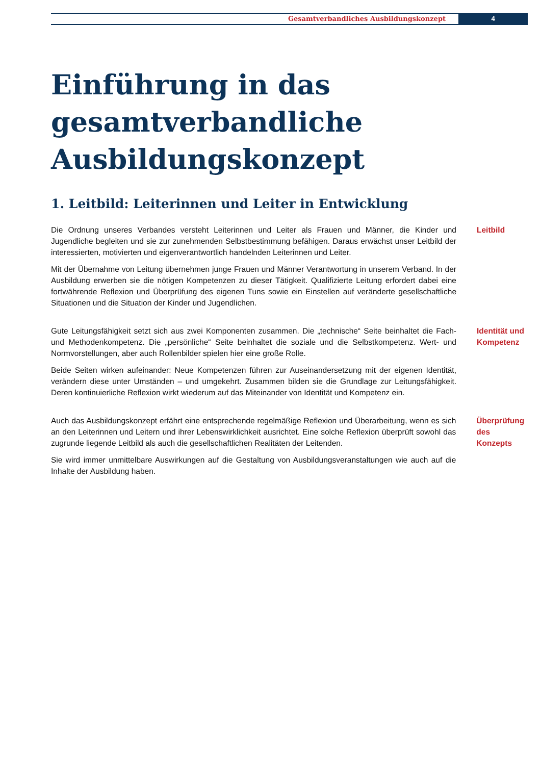Gesamtverbandliches Ausbildungskonzept
4
Einführung in das
gesamtverbandliche
Ausbildungskonzept
1. Leitbild: Leiterinnen und Leiter in Entwicklung
Die Ordnung unseres Verbandes versteht Leiterinnen und Leiter als Frauen und Männer, die Kinder und Jugendliche begleiten und sie zur zunehmenden Selbstbestimmung befähigen. Daraus erwächst unser Leitbild der interessierten, motivierten und eigenverantwortlich handelnden Leiterinnen und Leiter.
Mit der Übernahme von Leitung übernehmen junge Frauen und Männer Verantwortung in unserem Verband. In der Ausbildung erwerben sie die nötigen Kompetenzen zu dieser Tätigkeit. Qualifizierte Leitung erfordert dabei eine fortwährende Reflexion und Überprüfung des eigenen Tuns sowie ein Einstellen auf veränderte gesellschaftliche Situationen und die Situation der Kinder und Jugendlichen.
Leitbild
Gute Leitungsfähigkeit setzt sich aus zwei Komponenten zusammen. Die „technische“ Seite beinhaltet die Fach- und Methodenkompetenz. Die „persönliche“ Seite beinhaltet die soziale und die Selbstkompetenz. Wert- und Normvorstellungen, aber auch Rollenbilder spielen hier eine große Rolle.
Beide Seiten wirken aufeinander: Neue Kompetenzen führen zur Auseinandersetzung mit der eigenen Identität, verändern diese unter Umständen – und umgekehrt. Zusammen bilden sie die Grundlage zur Leitungsfähigkeit. Deren kontinuierliche Reflexion wirkt wiederum auf das Miteinander von Identität und Kompetenz ein.
Identität und
Kompetenz
Auch das Ausbildungskonzept erfährt eine entsprechende regelmäßige Reflexion und Überarbeitung, wenn es sich an den Leiterinnen und Leitern und ihrer Lebenswirklichkeit ausrichtet. Eine solche Reflexion überprüft sowohl das zugrunde liegende Leitbild als auch die gesellschaftlichen Realitäten der Leitenden.
Sie wird immer unmittelbare Auswirkungen auf die Gestaltung von Ausbildungsveranstaltungen wie auch auf die Inhalte der Ausbildung haben.
Überprüfung
des Konzepts